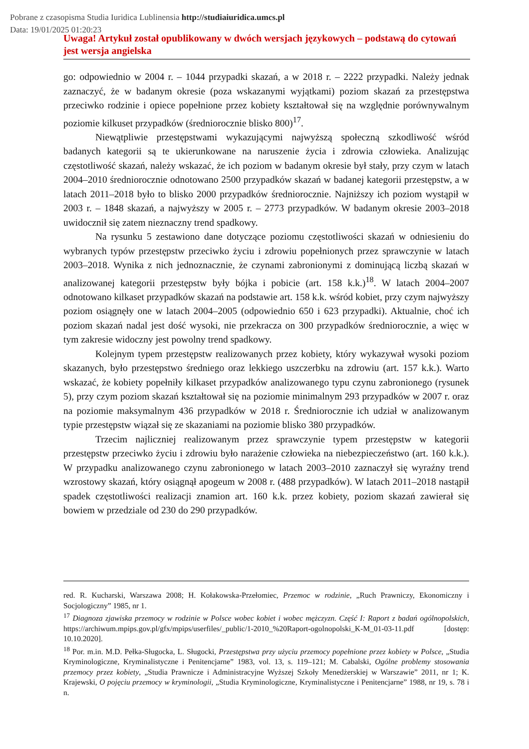Pobrane z czasopisma Studia Iuridica Lublinensia http://studiaiuridica.umcs.pl
Data: 19/01/2025 01:20:23
Uwaga! Artykuł został opublikowany w dwóch wersjach językowych – podstawą do cytowań jest wersja angielska
go: odpowiednio w 2004 r. – 1044 przypadki skazań, a w 2018 r. – 2222 przypadki. Należy jednak zaznaczyć, że w badanym okresie (poza wskazanymi wyjątkami) poziom skazań za przestępstwa przeciwko rodzinie i opiece popełnione przez kobiety kształtował się na względnie porównywalnym poziomie kilkuset przypadków (średniorocznie blisko 800)<sup>17</sup>.
Niewątpliwie przestępstwami wykazującymi najwyższą społeczną szkodliwość wśród badanych kategorii są te ukierunkowane na naruszenie życia i zdrowia człowieka. Analizując częstotliwość skazań, należy wskazać, że ich poziom w badanym okresie był stały, przy czym w latach 2004–2010 średniorocznie odnotowano 2500 przypadków skazań w badanej kategorii przestępstw, a w latach 2011–2018 było to blisko 2000 przypadków średniorocznie. Najniższy ich poziom wystąpił w 2003 r. – 1848 skazań, a najwyższy w 2005 r. – 2773 przypadków. W badanym okresie 2003–2018 uwidocznił się zatem nieznaczny trend spadkowy.
Na rysunku 5 zestawiono dane dotyczące poziomu częstotliwości skazań w odniesieniu do wybranych typów przestępstw przeciwko życiu i zdrowiu popełnionych przez sprawczynie w latach 2003–2018. Wynika z nich jednoznacznie, że czynami zabronionymi z dominującą liczbą skazań w analizowanej kategorii przestępstw były bójka i pobicie (art. 158 k.k.)<sup>18</sup>. W latach 2004–2007 odnotowano kilkaset przypadków skazań na podstawie art. 158 k.k. wśród kobiet, przy czym najwyższy poziom osiągnęły one w latach 2004–2005 (odpowiednio 650 i 623 przypadki). Aktualnie, choć ich poziom skazań nadal jest dość wysoki, nie przekracza on 300 przypadków średniorocznie, a więc w tym zakresie widoczny jest powolny trend spadkowy.
Kolejnym typem przestępstw realizowanych przez kobiety, który wykazywał wysoki poziom skazanych, było przestępstwo średniego oraz lekkiego uszczerbku na zdrowiu (art. 157 k.k.). Warto wskazać, że kobiety popełniły kilkaset przypadków analizowanego typu czynu zabronionego (rysunek 5), przy czym poziom skazań kształtował się na poziomie minimalnym 293 przypadków w 2007 r. oraz na poziomie maksymalnym 436 przypadków w 2018 r. Średniorocznie ich udział w analizowanym typie przestępstw wiązał się ze skazaniami na poziomie blisko 380 przypadków.
Trzecim najliczniej realizowanym przez sprawczynie typem przestępstw w kategorii przestępstw przeciwko życiu i zdrowiu było narażenie człowieka na niebezpieczeństwo (art. 160 k.k.). W przypadku analizowanego czynu zabronionego w latach 2003–2010 zaznaczył się wyraźny trend wzrostowy skazań, który osiągnął apogeum w 2008 r. (488 przypadków). W latach 2011–2018 nastąpił spadek częstotliwości realizacji znamion art. 160 k.k. przez kobiety, poziom skazań zawierał się bowiem w przedziale od 230 do 290 przypadków.
red. R. Kucharski, Warszawa 2008; H. Kołakowska-Przełomiec, Przemoc w rodzinie, „Ruch Prawniczy, Ekonomiczny i Socjologiczny” 1985, nr 1.
<sup>17</sup> Diagnoza zjawiska przemocy w rodzinie w Polsce wobec kobiet i wobec mężczyzn. Część I: Raport z badań ogólnopolskich, https://archiwum.mpips.gov.pl/gfx/mpips/userfiles/_public/1-2010_%20Raport-ogolnopolski_K-M_01-03-11.pdf [dostęp: 10.10.2020].
<sup>18</sup> Por. m.in. M.D. Pełka-Sługocka, L. Sługocki, Przestępstwa przy użyciu przemocy popełnione przez kobiety w Polsce, „Studia Kryminologiczne, Kryminalistyczne i Penitencjarne” 1983, vol. 13, s. 119–121; M. Cabalski, Ogólne problemy stosowania przemocy przez kobiety, „Studia Prawnicze i Administracyjne Wyższej Szkoły Menedżerskiej w Warszawie” 2011, nr 1; K. Krajewski, O pojęciu przemocy w kryminologii, „Studia Kryminologiczne, Kryminalistyczne i Penitencjarne” 1988, nr 19, s. 78 i n.